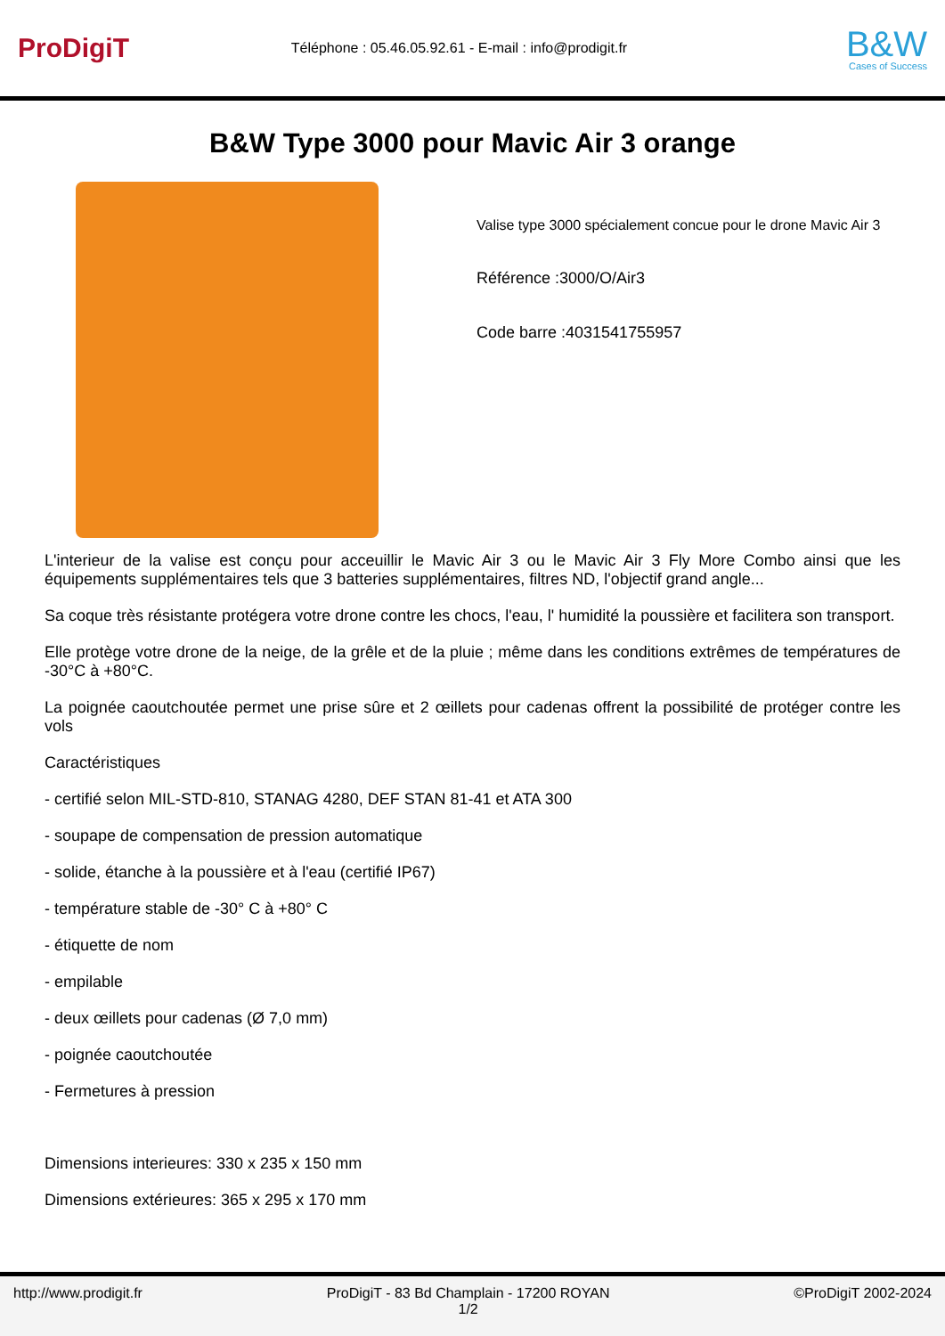ProDigiT
Téléphone : 05.46.05.92.61 - E-mail : info@prodigit.fr
B&W
Cases of Success
B&W Type 3000 pour Mavic Air 3 orange
Valise type 3000 spécialement concue pour le drone Mavic Air 3
Référence :3000/O/Air3
Code barre :4031541755957
L'interieur de la valise est conçu pour acceuillir le Mavic Air 3 ou le Mavic Air 3 Fly More Combo ainsi que les équipements supplémentaires tels que 3 batteries supplémentaires, filtres ND, l'objectif grand angle...
Sa coque très résistante protégera votre drone contre les chocs, l'eau, l' humidité la poussière et facilitera son transport.
Elle protège votre drone de la neige, de la grêle et de la pluie ; même dans les conditions extrêmes de températures de -30°C à +80°C.
La poignée caoutchoutée permet une prise sûre et 2 œillets pour cadenas offrent la possibilité de protéger contre les vols
Caractéristiques
- certifié selon MIL-STD-810, STANAG 4280, DEF STAN 81-41 et ATA 300
- soupape de compensation de pression automatique
- solide, étanche à la poussière et à l'eau (certifié IP67)
- température stable de -30° C à +80° C
- étiquette de nom
- empilable
- deux œillets pour cadenas (Ø 7,0 mm)
- poignée caoutchoutée
- Fermetures à pression
Dimensions interieures: 330 x 235 x 150 mm
Dimensions extérieures: 365 x 295 x 170 mm
http://www.prodigit.fr ProDigiT - 83 Bd Champlain - 17200 ROYAN
1/2
©ProDigiT 2002-2024